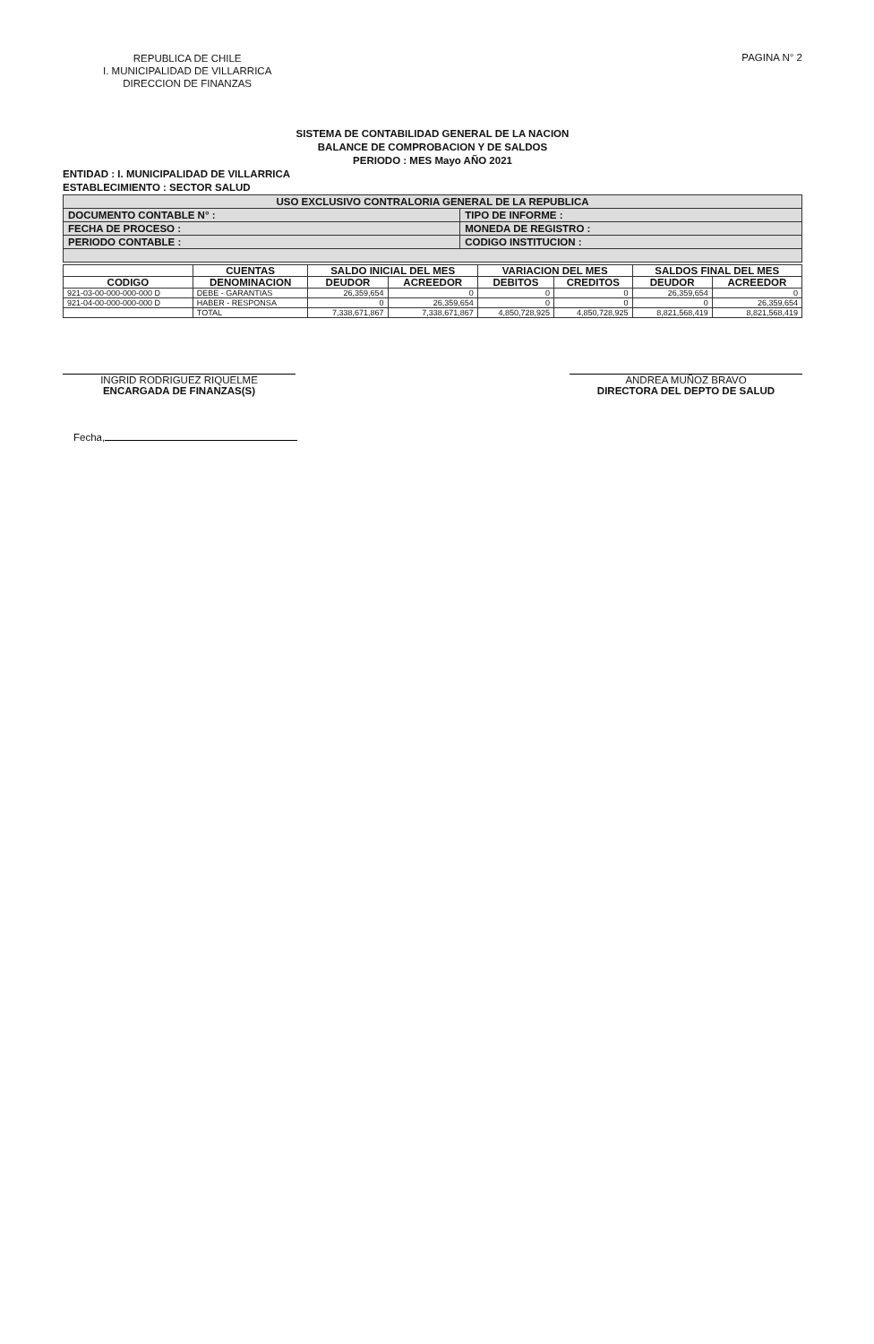REPUBLICA DE CHILE
I. MUNICIPALIDAD DE VILLARRICA
DIRECCION DE FINANZAS
PAGINA N° 2
SISTEMA DE CONTABILIDAD GENERAL DE LA NACION
BALANCE DE COMPROBACION Y DE SALDOS
PERIODO : MES Mayo AÑO 2021
ENTIDAD : I. MUNICIPALIDAD DE VILLARRICA
ESTABLECIMIENTO : SECTOR SALUD
| USO EXCLUSIVO CONTRALORIA GENERAL DE LA REPUBLICA | |
| DOCUMENTO CONTABLE N° : | TIPO DE INFORME : |
| FECHA DE PROCESO : | MONEDA DE REGISTRO : |
| PERIODO CONTABLE : | CODIGO INSTITUCION : |
| | CUENTAS | SALDO INICIAL DEL MES | | VARIACION DEL MES | | SALDOS FINAL DEL MES | |
| --- | --- | --- | --- | --- | --- | --- | --- |
| CODIGO | DENOMINACION | DEUDOR | ACREEDOR | DEBITOS | CREDITOS | DEUDOR | ACREEDOR |
| 921-03-00-000-000-000 D | DEBE - GARANTIAS | 26,359,654 | 0 | 0 | 0 | 26,359,654 | 0 |
| 921-04-00-000-000-000 D | HABER - RESPONSA | 0 | 26,359,654 | 0 | 0 | 0 | 26,359,654 |
| | TOTAL | 7,338,671,867 | 7,338,671,867 | 4,850,728,925 | 4,850,728,925 | 8,821,568,419 | 8,821,568,419 |
INGRID RODRIGUEZ RIQUELME
ENCARGADA DE FINANZAS(S)
ANDREA MUÑOZ BRAVO
DIRECTORA DEL DEPTO DE SALUD
Fecha,